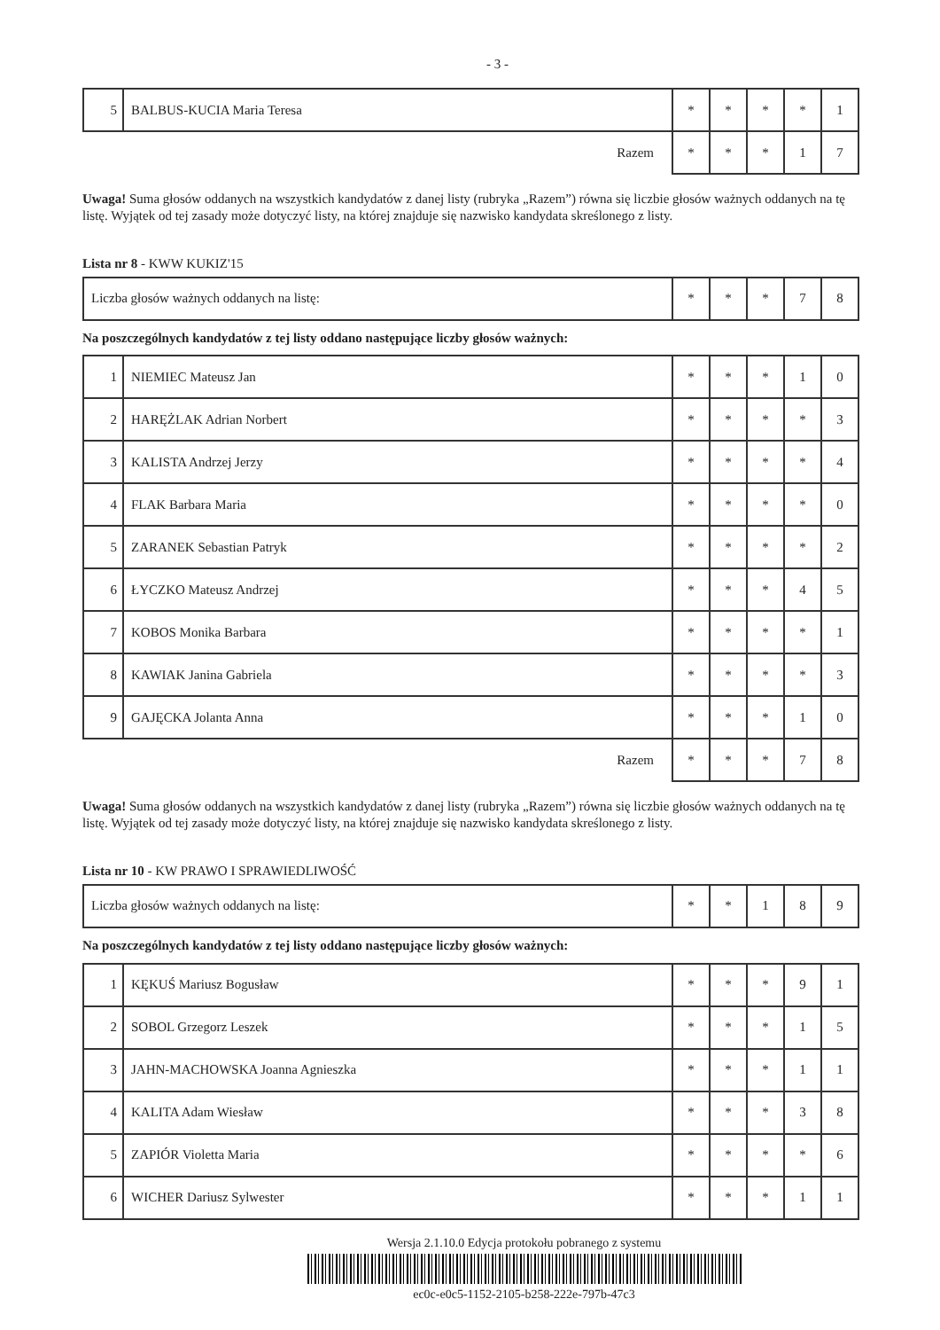- 3 -
| 5 | BALBUS-KUCIA Maria Teresa | * | * | * | * | 1 |
| Razem | | * | * | * | 1 | 7 |
Uwaga! Suma głosów oddanych na wszystkich kandydatów z danej listy (rubryka „Razem”) równa się liczbie głosów ważnych oddanych na tę listę. Wyjątek od tej zasady może dotyczyć listy, na której znajduje się nazwisko kandydata skreślonego z listy.
Lista nr 8 - KWW KUKIZ'15
| Liczba głosów ważnych oddanych na listę: | * | * | * | 7 | 8 |
Na poszczególnych kandydatów z tej listy oddano następujące liczby głosów ważnych:
| 1 | NIEMIEC Mateusz Jan | * | * | * | 1 | 0 |
| 2 | HARĘŻLAK Adrian Norbert | * | * | * | * | 3 |
| 3 | KALISTA Andrzej Jerzy | * | * | * | * | 4 |
| 4 | FLAK Barbara Maria | * | * | * | * | 0 |
| 5 | ZARANEK Sebastian Patryk | * | * | * | * | 2 |
| 6 | ŁYCZKO Mateusz Andrzej | * | * | * | 4 | 5 |
| 7 | KOBOS Monika Barbara | * | * | * | * | 1 |
| 8 | KAWIAK Janina Gabriela | * | * | * | * | 3 |
| 9 | GAJĘCKA Jolanta Anna | * | * | * | 1 | 0 |
| Razem | | * | * | * | 7 | 8 |
Uwaga! Suma głosów oddanych na wszystkich kandydatów z danej listy (rubryka „Razem”) równa się liczbie głosów ważnych oddanych na tę listę. Wyjątek od tej zasady może dotyczyć listy, na której znajduje się nazwisko kandydata skreślonego z listy.
Lista nr 10 - KW PRAWO I SPRAWIEDLIWOŚĆ
| Liczba głosów ważnych oddanych na listę: | * | * | 1 | 8 | 9 |
Na poszczególnych kandydatów z tej listy oddano następujące liczby głosów ważnych:
| 1 | KĘKUŚ Mariusz Bogusław | * | * | * | 9 | 1 |
| 2 | SOBOL Grzegorz Leszek | * | * | * | 1 | 5 |
| 3 | JAHN-MACHOWSKA Joanna Agnieszka | * | * | * | 1 | 1 |
| 4 | KALITA Adam Wiesław | * | * | * | 3 | 8 |
| 5 | ZAPIÓR Violetta Maria | * | * | * | * | 6 |
| 6 | WICHER Dariusz Sylwester | * | * | * | 1 | 1 |
Wersja 2.1.10.0 Edycja protokołu pobranego z systemu
ec0c-e0c5-1152-2105-b258-222e-797b-47c3